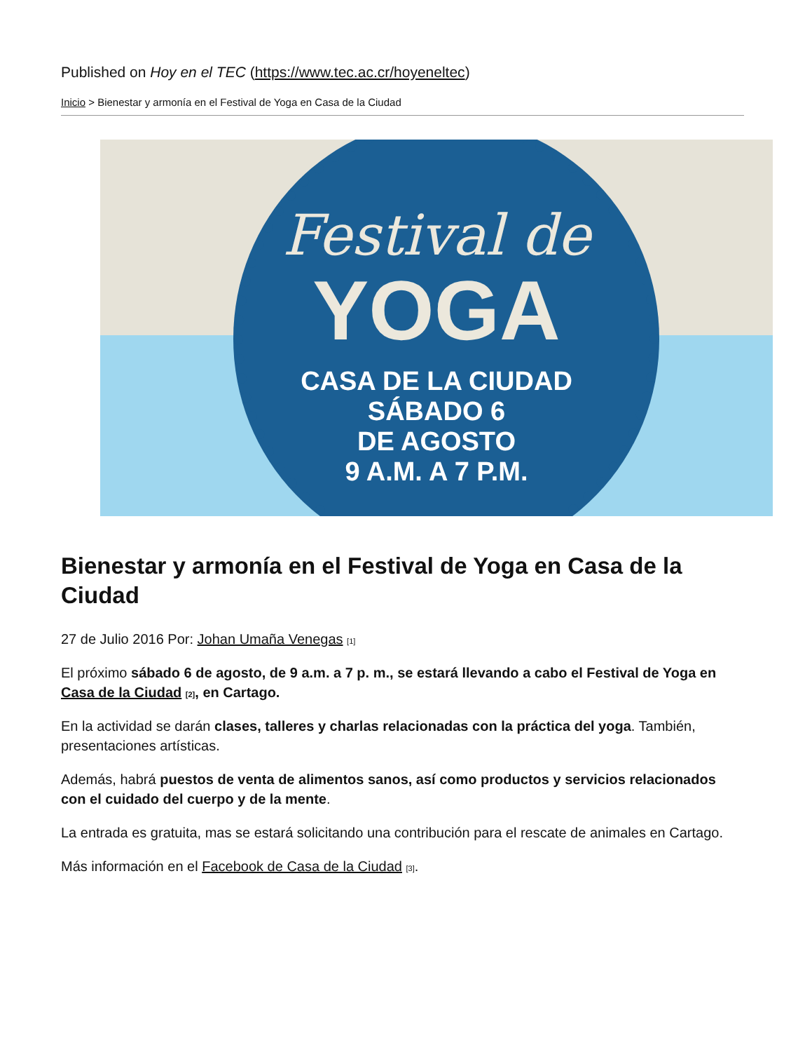Published on Hoy en el TEC (https://www.tec.ac.cr/hoyeneltec)
Inicio > Bienestar y armonía en el Festival de Yoga en Casa de la Ciudad
Festival de
YOGA
CASA DE LA CIUDAD
SÁBADO 6
DE AGOSTO
9 A.M. A 7 P.M.
Bienestar y armonía en el Festival de Yoga en Casa de la Ciudad
27 de Julio 2016 Por: Johan Umaña Venegas <sup>[1]</sup>
El próximo sábado 6 de agosto, de 9 a.m. a 7 p. m., se estará llevando a cabo el Festival de Yoga en Casa de la Ciudad <sup>[2]</sup>, en Cartago.
En la actividad se darán clases, talleres y charlas relacionadas con la práctica del yoga. También, presentaciones artísticas.
Además, habrá puestos de venta de alimentos sanos, así como productos y servicios relacionados con el cuidado del cuerpo y de la mente.
La entrada es gratuita, mas se estará solicitando una contribución para el rescate de animales en Cartago.
Más información en el Facebook de Casa de la Ciudad <sup>[3]</sup>.